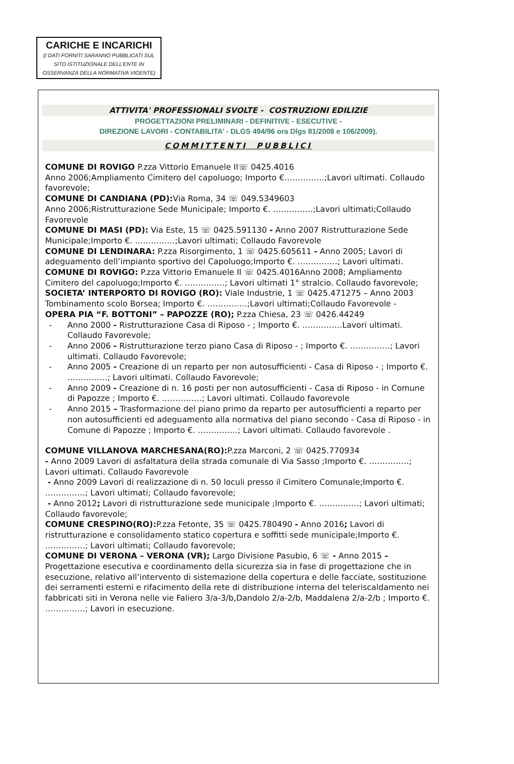CARICHE E INCARICHI
(I DATI FORNITI SARANNO PUBBLICATI SUL
SITO ISTITUZIONALE DELL'ENTE IN
OSSERVANZA DELLA NORMATIVA VIGENTE)
ATTIVITA' PROFESSIONALI SVOLTE - COSTRUZIONI EDILIZIE
PROGETTAZIONI PRELIMINARI - DEFINITIVE - ESECUTIVE -
DIREZIONE LAVORI - CONTABILITA’ - DLGS 494/96 ora Dlgs 81/2008 e 106/2009).
COMMITTENTI PUBBLICI
COMUNE DI ROVIGO P.zza Vittorio Emanuele II☏ 0425.4016
Anno 2006;Ampliamento Cimitero del capoluogo; Importo €……………;Lavori ultimati. Collaudo favorevole;
COMUNE DI CANDIANA (PD): Via Roma, 34 ☏ 049.5349603
Anno 2006;Ristrutturazione Sede Municipale; Importo €. ……………;Lavori ultimati;Collaudo Favorevole
COMUNE DI MASI (PD): Via Este, 15 ☏ 0425.591130 - Anno 2007 Ristrutturazione Sede Municipale;Importo €. ……………;Lavori ultimati; Collaudo Favorevole
COMUNE DI LENDINARA: P.zza Risorgimento, 1 ☏ 0425.605611 - Anno 2005; Lavori di adeguamento dell’impianto sportivo del Capoluogo;Importo €. ……………; Lavori ultimati.
COMUNE DI ROVIGO: P.zza Vittorio Emanuele II ☏ 0425.4016Anno 2008; Ampliamento Cimitero del capoluogo;Importo €. ……………; Lavori ultimati 1° stralcio. Collaudo favorevole;
SOCIETA’ INTERPORTO DI ROVIGO (RO): Viale Industrie, 1 ☏ 0425.471275 – Anno 2003 Tombinamento scolo Borsea; Importo €. ……………;Lavori ultimati;Collaudo Favorevole -
OPERA PIA “F. BOTTONI” – PAPOZZE (RO); P.zza Chiesa, 23 ☏ 0426.44249
- Anno 2000 - Ristrutturazione Casa di Riposo - ; Importo €. ……………Lavori ultimati. Collaudo Favorevole;
- Anno 2006 - Ristrutturazione terzo piano Casa di Riposo - ; Importo €. ……………; Lavori ultimati. Collaudo Favorevole;
- Anno 2005 - Creazione di un reparto per non autosufficienti - Casa di Riposo - ; Importo €. ……………; Lavori ultimati. Collaudo Favorevole;
- Anno 2009 - Creazione di n. 16 posti per non autosufficienti - Casa di Riposo - in Comune di Papozze ; Importo €. ……………; Lavori ultimati. Collaudo favorevole
- Anno 2015 – Trasformazione del piano primo da reparto per autosufficienti a reparto per non autosufficienti ed adeguamento alla normativa del piano secondo - Casa di Riposo - in Comune di Papozze ; Importo €. ……………; Lavori ultimati. Collaudo favorevole .
COMUNE VILLANOVA MARCHESANA(RO): P.zza Marconi, 2 ☏ 0425.770934
- Anno 2009 Lavori di asfaltatura della strada comunale di Via Sasso ;Importo €. ……………; Lavori ultimati. Collaudo Favorevole
- Anno 2009 Lavori di realizzazione di n. 50 loculi presso il Cimitero Comunale;Importo €. ……………; Lavori ultimati; Collaudo favorevole;
- Anno 2012; Lavori di ristrutturazione sede municipale ;Importo €. ……………; Lavori ultimati; Collaudo favorevole;
COMUNE CRESPINO(RO): P.zza Fetonte, 35 ☏ 0425.780490 - Anno 2016; Lavori di ristrutturazione e consolidamento statico copertura e soffitti sede municipale;Importo €. ……………; Lavori ultimati; Collaudo favorevole;
COMUNE DI VERONA – VERONA (VR); Largo Divisione Pasubio, 6 ☏ - Anno 2015 – Progettazione esecutiva e coordinamento della sicurezza sia in fase di progettazione che in esecuzione, relativo all’intervento di sistemazione della copertura e delle facciate, sostituzione dei serramenti esterni e rifacimento della rete di distribuzione interna del teleriscaldamento nei fabbricati siti in Verona nelle vie Faliero 3/a-3/b,Dandolo 2/a-2/b, Maddalena 2/a-2/b ; Importo €. ……………; Lavori in esecuzione.